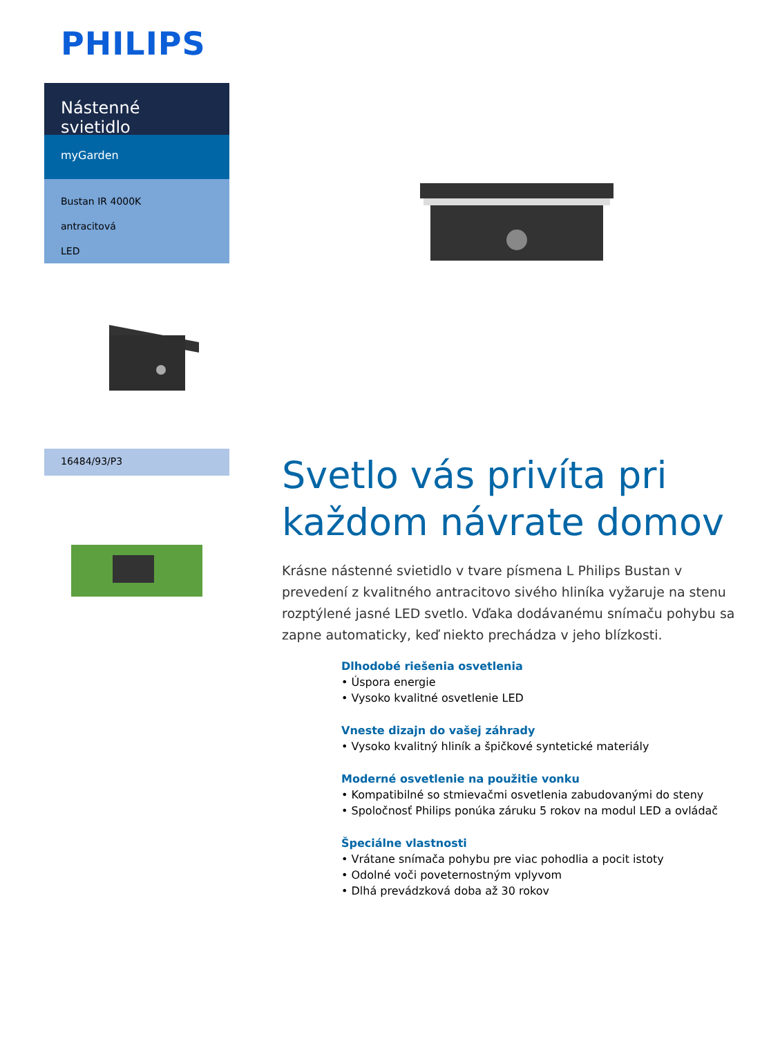PHILIPS
Nástenné svietidlo
myGarden
Bustan IR 4000K
antracitová
LED
16484/93/P3
Svetlo vás privíta pri každom návrate domov
Krásne nástenné svietidlo v tvare písmena L Philips Bustan v prevedení z kvalitného antracitovo sivého hliníka vyžaruje na stenu rozptýlené jasné LED svetlo. Vďaka dodávanému snímaču pohybu sa zapne automaticky, keď niekto prechádza v jeho blízkosti.
Dlhodobé riešenia osvetlenia
• Úspora energie
• Vysoko kvalitné osvetlenie LED
Vneste dizajn do vašej záhrady
• Vysoko kvalitný hliník a špičkové syntetické materiály
Moderné osvetlenie na použitie vonku
• Kompatibilné so stmievačmi osvetlenia zabudovanými do steny
• Spoločnosť Philips ponúka záruku 5 rokov na modul LED a ovládač
Špeciálne vlastnosti
• Vrátane snímača pohybu pre viac pohodlia a pocit istoty
• Odolné voči poveternostným vplyvom
• Dlhá prevádzková doba až 30 rokov